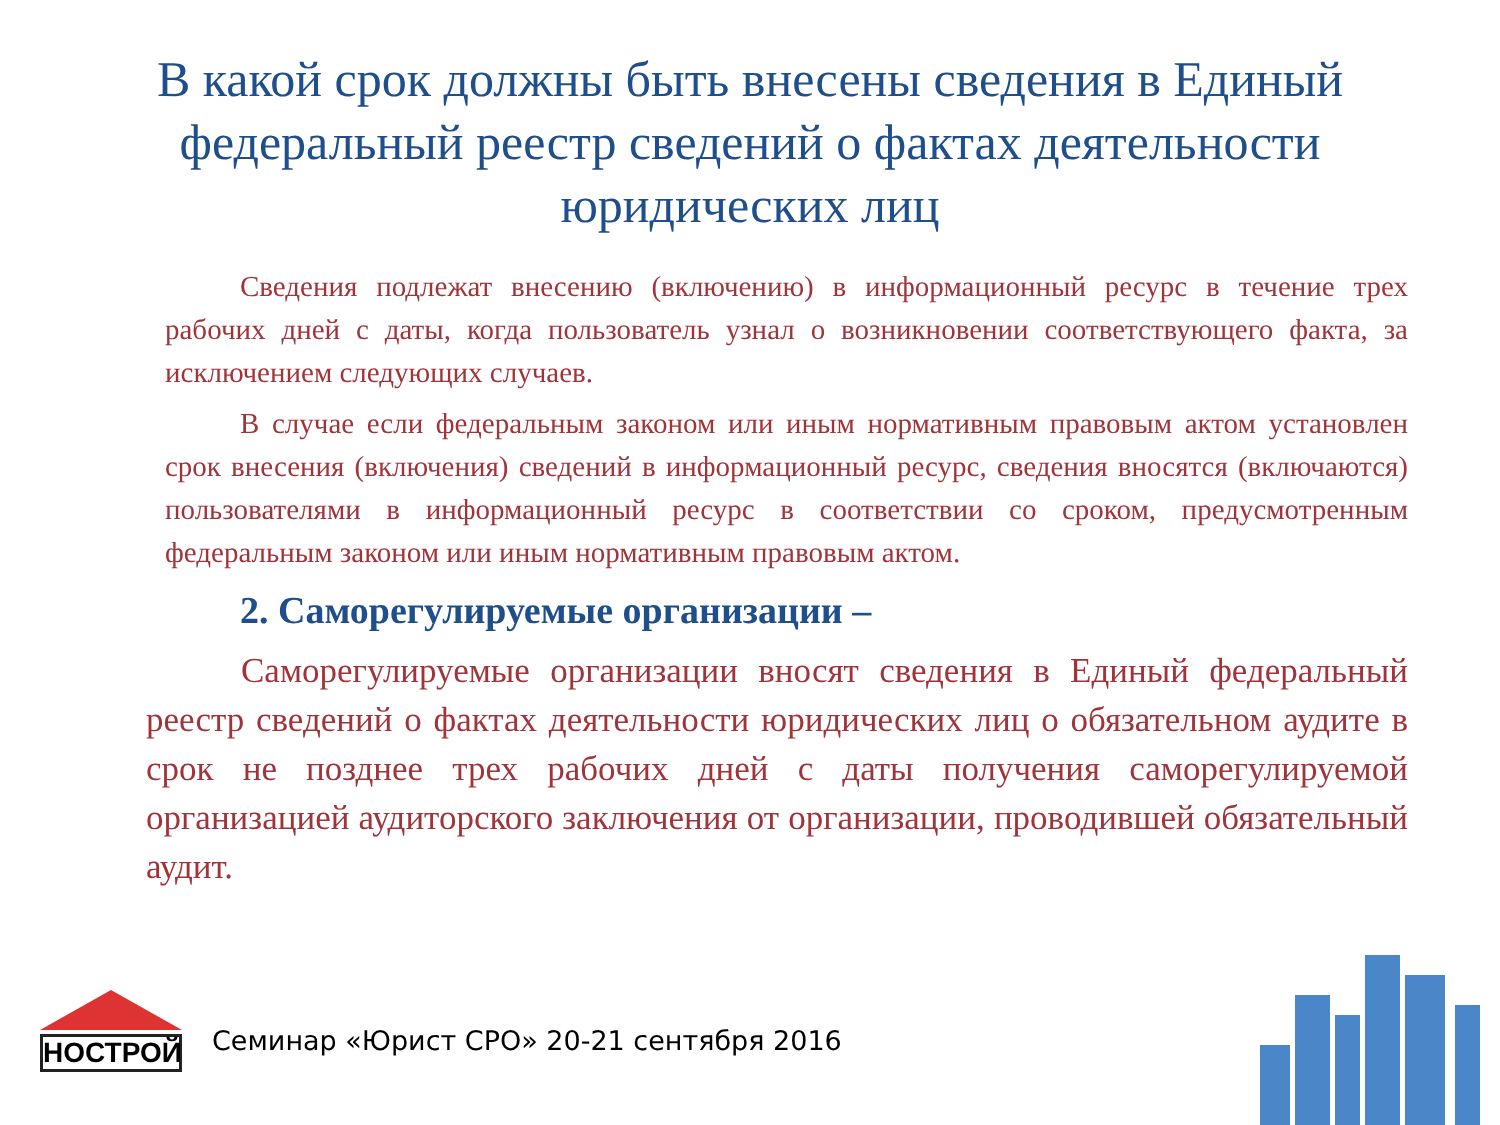В какой срок должны быть внесены сведения в Единый федеральный реестр сведений о фактах деятельности юридических лиц
Сведения подлежат внесению (включению) в информационный ресурс в течение трех рабочих дней с даты, когда пользователь узнал о возникновении соответствующего факта, за исключением следующих случаев.
В случае если федеральным законом или иным нормативным правовым актом установлен срок внесения (включения) сведений в информационный ресурс, сведения вносятся (включаются) пользователями в информационный ресурс в соответствии со сроком, предусмотренным федеральным законом или иным нормативным правовым актом.
2. Саморегулируемые организации –
Саморегулируемые организации вносят сведения в Единый федеральный реестр сведений о фактах деятельности юридических лиц о обязательном аудите в срок не позднее трех рабочих дней с даты получения саморегулируемой организацией аудиторского заключения от организации, проводившей обязательный аудит.
НОСТРОЙ
Семинар «Юрист СРО» 20-21 сентября 2016